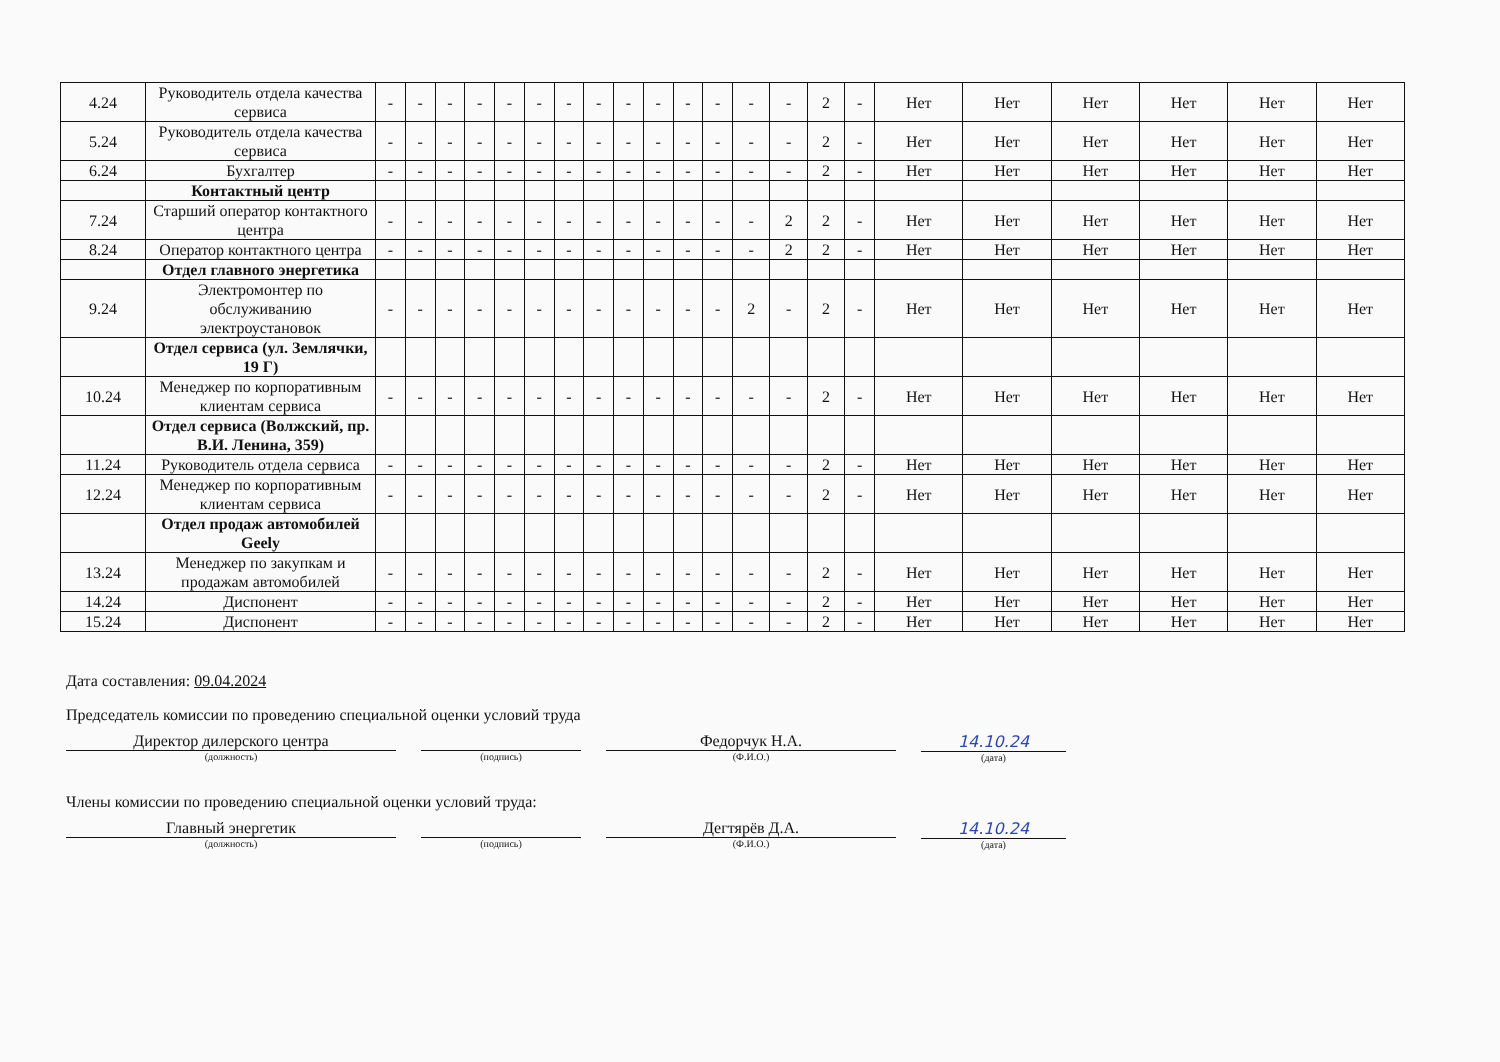| 4.24 | Руководитель отдела качества сервиса | - | - | - | - | - | - | - | - | - | - | - | - | - | - | 2 | - | Нет | Нет | Нет | Нет | Нет | Нет |
| 5.24 | Руководитель отдела качества сервиса | - | - | - | - | - | - | - | - | - | - | - | - | - | - | 2 | - | Нет | Нет | Нет | Нет | Нет | Нет |
| 6.24 | Бухгалтер | - | - | - | - | - | - | - | - | - | - | - | - | - | - | 2 | - | Нет | Нет | Нет | Нет | Нет | Нет |
| | Контактный центр | | | | | | | | | | | | | | | | | | | | | | |
| 7.24 | Старший оператор контактного центра | - | - | - | - | - | - | - | - | - | - | - | - | - | 2 | 2 | - | Нет | Нет | Нет | Нет | Нет | Нет |
| 8.24 | Оператор контактного центра | - | - | - | - | - | - | - | - | - | - | - | - | - | 2 | 2 | - | Нет | Нет | Нет | Нет | Нет | Нет |
| | Отдел главного энергетика | | | | | | | | | | | | | | | | | | | | | | |
| 9.24 | Электромонтер по обслуживанию электроустановок | - | - | - | - | - | - | - | - | - | - | - | - | 2 | - | 2 | - | Нет | Нет | Нет | Нет | Нет | Нет |
| | Отдел сервиса (ул. Землячки, 19 Г) | | | | | | | | | | | | | | | | | | | | | | |
| 10.24 | Менеджер по корпоративным клиентам сервиса | - | - | - | - | - | - | - | - | - | - | - | - | - | - | 2 | - | Нет | Нет | Нет | Нет | Нет | Нет |
| | Отдел сервиса (Волжский, пр. В.И. Ленина, 359) | | | | | | | | | | | | | | | | | | | | | | |
| 11.24 | Руководитель отдела сервиса | - | - | - | - | - | - | - | - | - | - | - | - | - | - | 2 | - | Нет | Нет | Нет | Нет | Нет | Нет |
| 12.24 | Менеджер по корпоративным клиентам сервиса | - | - | - | - | - | - | - | - | - | - | - | - | - | - | 2 | - | Нет | Нет | Нет | Нет | Нет | Нет |
| | Отдел продаж автомобилей Geely | | | | | | | | | | | | | | | | | | | | | | |
| 13.24 | Менеджер по закупкам и продажам автомобилей | - | - | - | - | - | - | - | - | - | - | - | - | - | - | 2 | - | Нет | Нет | Нет | Нет | Нет | Нет |
| 14.24 | Диспонент | - | - | - | - | - | - | - | - | - | - | - | - | - | - | 2 | - | Нет | Нет | Нет | Нет | Нет | Нет |
| 15.24 | Диспонент | - | - | - | - | - | - | - | - | - | - | - | - | - | - | 2 | - | Нет | Нет | Нет | Нет | Нет | Нет |
Дата составления: 09.04.2024
Председатель комиссии по проведению специальной оценки условий труда
Директор дилерского центра
(должность)
(подпись)
Федорчук Н.А.
(Ф.И.О.)
14.10.24
(дата)
Члены комиссии по проведению специальной оценки условий труда:
Главный энергетик
(должность)
(подпись)
Дегтярёв Д.А.
(Ф.И.О.)
14.10.24
(дата)